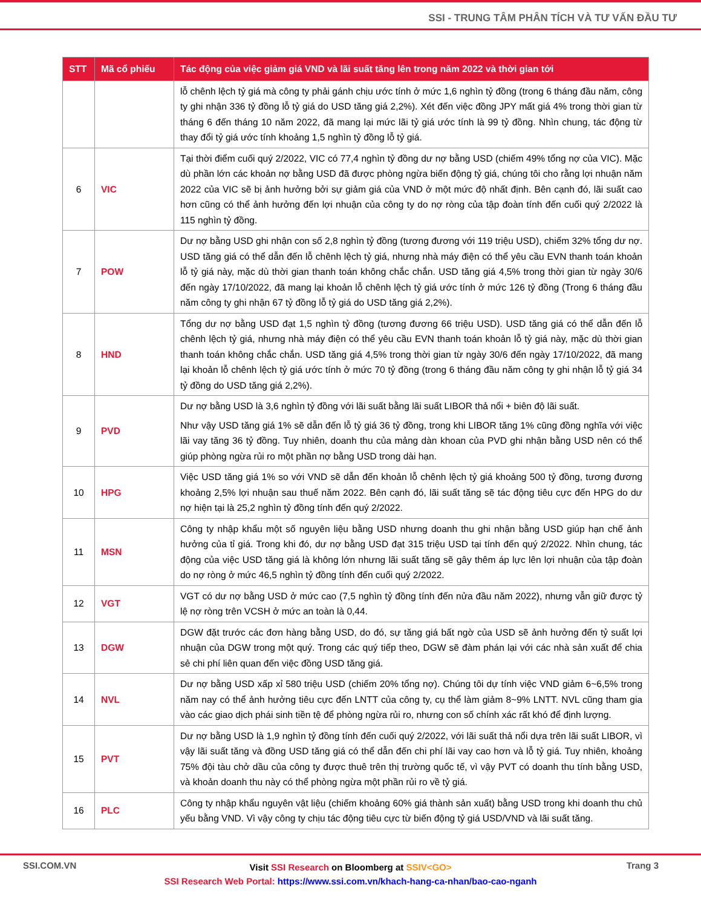SSI - TRUNG TÂM PHÂN TÍCH VÀ TƯ VẤN ĐẦU TƯ
| STT | Mã cổ phiếu | Tác động của việc giảm giá VND và lãi suất tăng lên trong năm 2022 và thời gian tới |
| --- | --- | --- |
| | | lỗ chênh lệch tỷ giá mà công ty phải gánh chịu ước tính ở mức 1,6 nghìn tỷ đồng (trong 6 tháng đầu năm, công ty ghi nhận 336 tỷ đồng lỗ tỷ giá do USD tăng giá 2,2%). Xét đến việc đồng JPY mất giá 4% trong thời gian từ tháng 6 đến tháng 10 năm 2022, đã mang lại mức lãi tỷ giá ước tính là 99 tỷ đồng. Nhìn chung, tác động từ thay đổi tỷ giá ước tính khoảng 1,5 nghìn tỷ đồng lỗ tỷ giá. |
| 6 | VIC | Tại thời điểm cuối quý 2/2022, VIC có 77,4 nghìn tỷ đồng dư nợ bằng USD (chiếm 49% tổng nợ của VIC). Mặc dù phần lớn các khoản nợ bằng USD đã được phòng ngừa biến động tỷ giá, chúng tôi cho rằng lợi nhuận năm 2022 của VIC sẽ bị ảnh hưởng bởi sự giảm giá của VND ở một mức độ nhất định. Bên cạnh đó, lãi suất cao hơn cũng có thể ảnh hưởng đến lợi nhuận của công ty do nợ ròng của tập đoàn tính đến cuối quý 2/2022 là 115 nghìn tỷ đồng. |
| 7 | POW | Dư nợ bằng USD ghi nhận con số 2,8 nghìn tỷ đồng (tương đương với 119 triệu USD), chiếm 32% tổng dư nợ. USD tăng giá có thể dẫn đến lỗ chênh lệch tỷ giá, nhưng nhà máy điện có thể yêu cầu EVN thanh toán khoản lỗ tỷ giá này, mặc dù thời gian thanh toán không chắc chắn. USD tăng giá 4,5% trong thời gian từ ngày 30/6 đến ngày 17/10/2022, đã mang lại khoản lỗ chênh lệch tỷ giá ước tính ở mức 126 tỷ đồng (Trong 6 tháng đầu năm công ty ghi nhận 67 tỷ đồng lỗ tỷ giá do USD tăng giá 2,2%). |
| 8 | HND | Tổng dư nợ bằng USD đạt 1,5 nghìn tỷ đồng (tương đương 66 triệu USD). USD tăng giá có thể dẫn đến lỗ chênh lệch tỷ giá, nhưng nhà máy điện có thể yêu cầu EVN thanh toán khoản lỗ tỷ giá này, mặc dù thời gian thanh toán không chắc chắn. USD tăng giá 4,5% trong thời gian từ ngày 30/6 đến ngày 17/10/2022, đã mang lại khoản lỗ chênh lệch tỷ giá ước tính ở mức 70 tỷ đồng (trong 6 tháng đầu năm công ty ghi nhận lỗ tỷ giá 34 tỷ đồng do USD tăng giá 2,2%). |
| 9 | PVD | Dư nợ bằng USD là 3,6 nghìn tỷ đồng với lãi suất bằng lãi suất LIBOR thả nổi + biên độ lãi suất. Như vậy USD tăng giá 1% sẽ dẫn đến lỗ tỷ giá 36 tỷ đồng, trong khi LIBOR tăng 1% cũng đồng nghĩa với việc lãi vay tăng 36 tỷ đồng. Tuy nhiên, doanh thu của mảng dàn khoan của PVD ghi nhận bằng USD nên có thể giúp phòng ngừa rủi ro một phần nợ bằng USD trong dài hạn. |
| 10 | HPG | Việc USD tăng giá 1% so với VND sẽ dẫn đến khoản lỗ chênh lệch tỷ giá khoảng 500 tỷ đồng, tương đương khoảng 2,5% lợi nhuận sau thuế năm 2022. Bên cạnh đó, lãi suất tăng sẽ tác động tiêu cực đến HPG do dư nợ hiện tại là 25,2 nghìn tỷ đồng tính đến quý 2/2022. |
| 11 | MSN | Công ty nhập khẩu một số nguyên liệu bằng USD nhưng doanh thu ghi nhận bằng USD giúp hạn chế ảnh hưởng của tỉ giá. Trong khi đó, dư nợ bằng USD đạt 315 triệu USD tại tính đến quý 2/2022. Nhìn chung, tác động của việc USD tăng giá là không lớn nhưng lãi suất tăng sẽ gây thêm áp lực lên lợi nhuận của tập đoàn do nợ ròng ở mức 46,5 nghìn tỷ đồng tính đến cuối quý 2/2022. |
| 12 | VGT | VGT có dư nợ bằng USD ở mức cao (7,5 nghìn tỷ đồng tính đến nửa đầu năm 2022), nhưng vẫn giữ được tỷ lệ nợ ròng trên VCSH ở mức an toàn là 0,44. |
| 13 | DGW | DGW đặt trước các đơn hàng bằng USD, do đó, sự tăng giá bất ngờ của USD sẽ ảnh hưởng đến tỷ suất lợi nhuận của DGW trong một quý. Trong các quý tiếp theo, DGW sẽ đàm phán lại với các nhà sản xuất để chia sẻ chi phí liên quan đến việc đồng USD tăng giá. |
| 14 | NVL | Dư nợ bằng USD xấp xỉ 580 triệu USD (chiếm 20% tổng nợ). Chúng tôi dự tính việc VND giảm 6~6,5% trong năm nay có thể ảnh hưởng tiêu cực đến LNTT của công ty, cụ thể làm giảm 8~9% LNTT. NVL cũng tham gia vào các giao dịch phái sinh tiền tệ để phòng ngừa rủi ro, nhưng con số chính xác rất khó để định lượng. |
| 15 | PVT | Dư nợ bằng USD là 1,9 nghìn tỷ đồng tính đến cuối quý 2/2022, với lãi suất thả nổi dựa trên lãi suất LIBOR, vì vậy lãi suất tăng và đồng USD tăng giá có thể dẫn đến chi phí lãi vay cao hơn và lỗ tỷ giá. Tuy nhiên, khoảng 75% đội tàu chở dầu của công ty được thuê trên thị trường quốc tế, vì vậy PVT có doanh thu tính bằng USD, và khoản doanh thu này có thể phòng ngừa một phần rủi ro về tỷ giá. |
| 16 | PLC | Công ty nhập khẩu nguyên vật liệu (chiếm khoảng 60% giá thành sản xuất) bằng USD trong khi doanh thu chủ yếu bằng VND. Vì vậy công ty chịu tác động tiêu cực từ biến động tỷ giá USD/VND và lãi suất tăng. |
SSI.COM.VN Trang 3
Visit SSI Research on Bloomberg at SSIV<GO>
SSI Research Web Portal: https://www.ssi.com.vn/khach-hang-ca-nhan/bao-cao-nganh